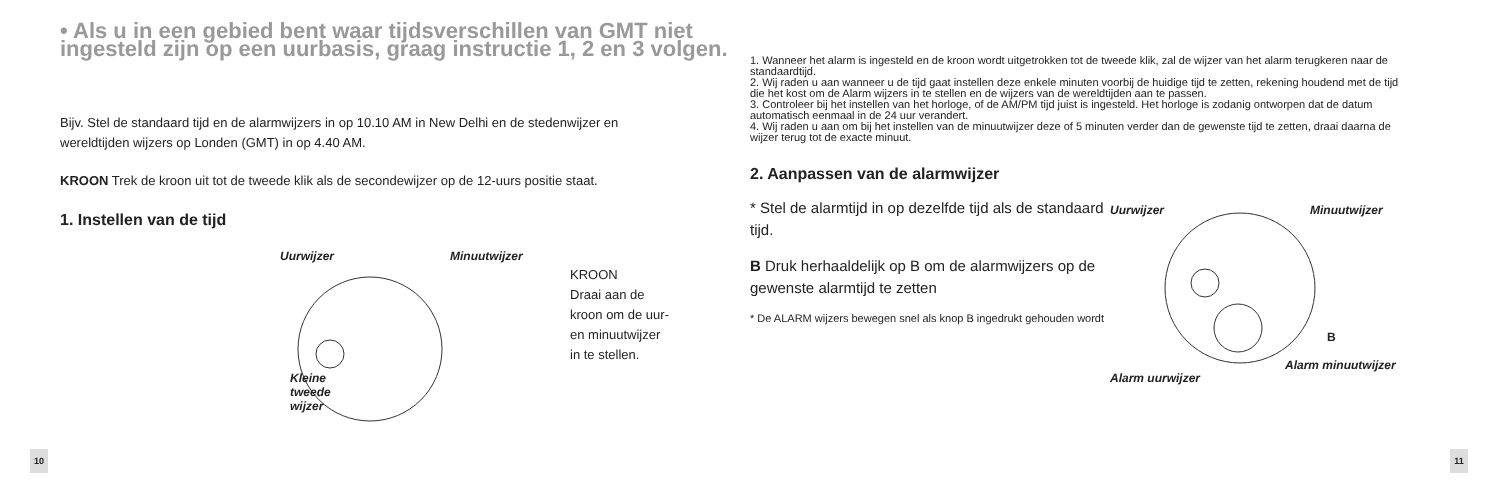• Als u in een gebied bent waar tijdsverschillen van GMT niet ingesteld zijn op een uurbasis, graag instructie 1, 2 en 3 volgen.
Bijv. Stel de standaard tijd en de alarmwijzers in op 10.10 AM in New Delhi en de stedenwijzer en wereldtijden wijzers op Londen (GMT) in op 4.40 AM.
KROON Trek de kroon uit tot de tweede klik als de secondewijzer op de 12-uurs positie staat.
1. Instellen van de tijd
Uurwijzer Minuutwijzer
Kleine
tweede
wijzer
KROON
Draai aan de
kroon om de uur-
en minuutwijzer
in te stellen.
10
1. Wanneer het alarm is ingesteld en de kroon wordt uitgetrokken tot de tweede klik, zal de wijzer van het alarm terugkeren naar de standaardtijd.
2. Wij raden u aan wanneer u de tijd gaat instellen deze enkele minuten voorbij de huidige tijd te zetten, rekening houdend met de tijd die het kost om de Alarm wijzers in te stellen en de wijzers van de wereldtijden aan te passen.
3. Controleer bij het instellen van het horloge, of de AM/PM tijd juist is ingesteld. Het horloge is zodanig ontworpen dat de datum automatisch eenmaal in de 24 uur verandert.
4. Wij raden u aan om bij het instellen van de minuutwijzer deze of 5 minuten verder dan de gewenste tijd te zetten, draai daarna de wijzer terug tot de exacte minuut.
2. Aanpassen van de alarmwijzer
* Stel de alarmtijd in op dezelfde tijd als de standaard tijd.
B Druk herhaaldelijk op B om de alarmwijzers op de gewenste alarmtijd te zetten
* De ALARM wijzers bewegen snel als knop B ingedrukt gehouden wordt
Uurwijzer Minuutwijzer
B
Alarm uurwijzer
Alarm minuutwijzer
11